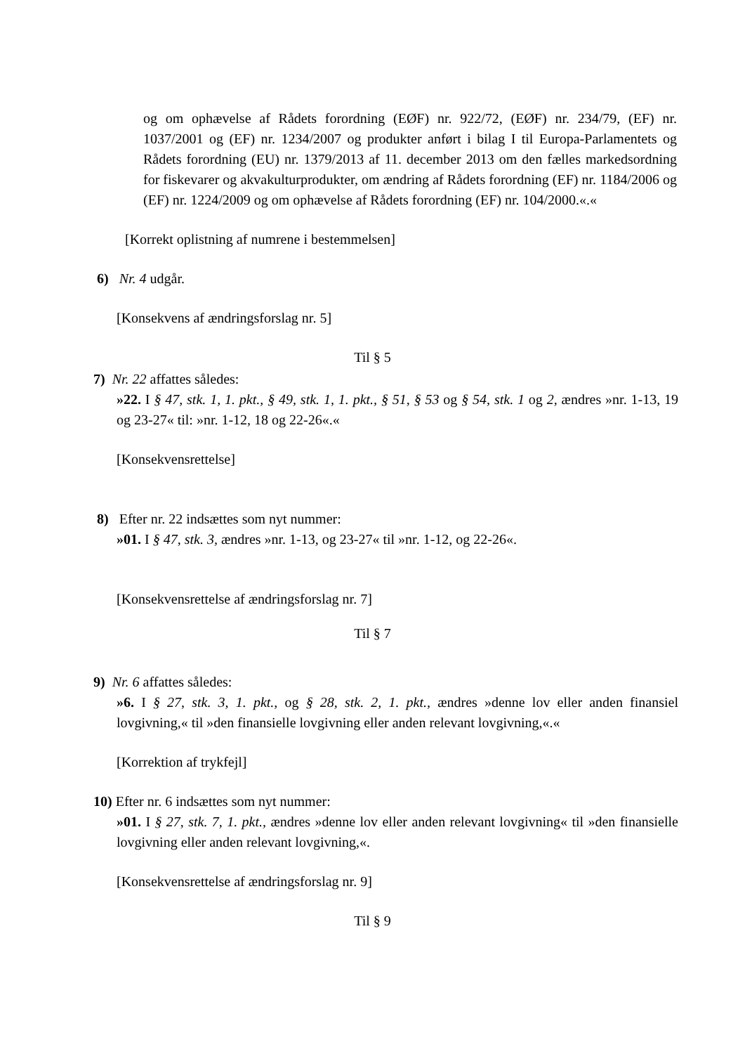og om ophævelse af Rådets forordning (EØF) nr. 922/72, (EØF) nr. 234/79, (EF) nr. 1037/2001 og (EF) nr. 1234/2007 og produkter anført i bilag I til Europa-Parlamentets og Rådets forordning (EU) nr. 1379/2013 af 11. december 2013 om den fælles markedsordning for fiskevarer og akvakulturprodukter, om ændring af Rådets forordning (EF) nr. 1184/2006 og (EF) nr. 1224/2009 og om ophævelse af Rådets forordning (EF) nr. 104/2000.«.«
[Korrekt oplistning af numrene i bestemmelsen]
6) Nr. 4 udgår.
[Konsekvens af ændringsforslag nr. 5]
Til § 5
7) Nr. 22 affattes således:
»22. I § 47, stk. 1, 1. pkt., § 49, stk. 1, 1. pkt., § 51, § 53 og § 54, stk. 1 og 2, ændres »nr. 1-13, 19 og 23-27« til: »nr. 1-12, 18 og 22-26«.«
[Konsekvensrettelse]
8) Efter nr. 22 indsættes som nyt nummer:
»01. I § 47, stk. 3, ændres »nr. 1-13, og 23-27« til »nr. 1-12, og 22-26«.
[Konsekvensrettelse af ændringsforslag nr. 7]
Til § 7
9) Nr. 6 affattes således:
»6. I § 27, stk. 3, 1. pkt., og § 28, stk. 2, 1. pkt., ændres »denne lov eller anden finansiel lovgivning,« til »den finansielle lovgivning eller anden relevant lovgivning,«.«
[Korrektion af trykfejl]
10) Efter nr. 6 indsættes som nyt nummer:
»01. I § 27, stk. 7, 1. pkt., ændres »denne lov eller anden relevant lovgivning« til »den finansielle lovgivning eller anden relevant lovgivning,«.
[Konsekvensrettelse af ændringsforslag nr. 9]
Til § 9